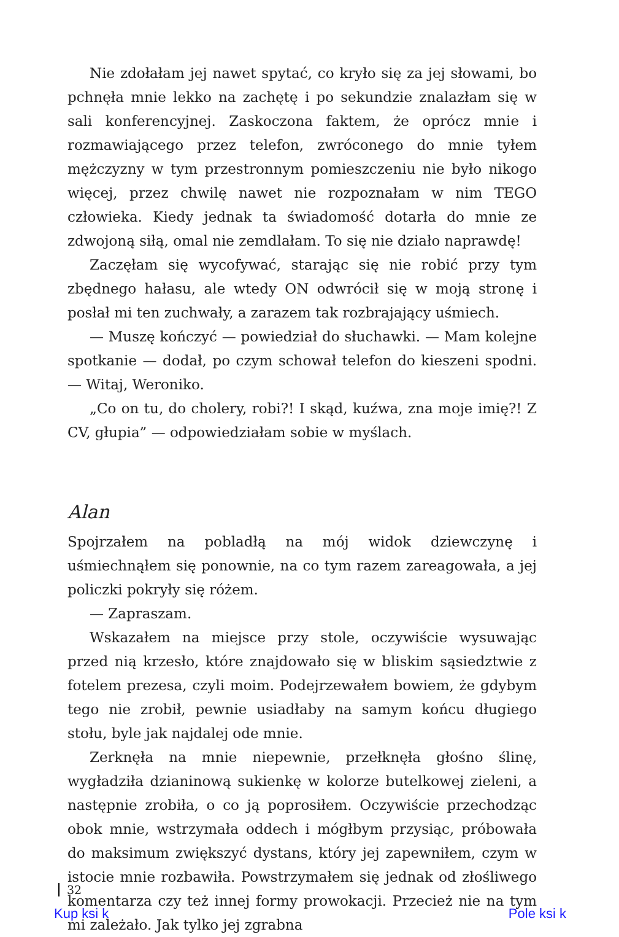Nie zdołałam jej nawet spytać, co kryło się za jej słowami, bo pchnęła mnie lekko na zachętę i po sekundzie znalazłam się w sali konferencyjnej. Zaskoczona faktem, że oprócz mnie i rozmawiającego przez telefon, zwróconego do mnie tyłem mężczyzny w tym przestronnym pomieszczeniu nie było nikogo więcej, przez chwilę nawet nie rozpoznałam w nim TEGO człowieka. Kiedy jednak ta świadomość dotarła do mnie ze zdwojoną siłą, omal nie zemdlałam. To się nie działo naprawdę!
Zaczęłam się wycofywać, starając się nie robić przy tym zbędnego hałasu, ale wtedy ON odwrócił się w moją stronę i posłał mi ten zuchwały, a zarazem tak rozbrajający uśmiech.
— Muszę kończyć — powiedział do słuchawki. — Mam kolejne spotkanie — dodał, po czym schował telefon do kieszeni spodni. — Witaj, Weroniko.
„Co on tu, do cholery, robi?! I skąd, kuźwa, zna moje imię?! Z CV, głupia” — odpowiedziałam sobie w myślach.
Alan
Spojrzałem na pobladłą na mój widok dziewczynę i uśmiechnąłem się ponownie, na co tym razem zareagowała, a jej policzki pokryły się różem.
— Zapraszam.
Wskazałem na miejsce przy stole, oczywiście wysuwając przed nią krzesło, które znajdowało się w bliskim sąsiedztwie z fotelem prezesa, czyli moim. Podejrzewałem bowiem, że gdybym tego nie zrobił, pewnie usiadłaby na samym końcu długiego stołu, byle jak najdalej ode mnie.
Zerknęła na mnie niepewnie, przełknęła głośno ślinę, wygładziła dzianinową sukienkę w kolorze butelkowej zieleni, a następnie zrobiła, o co ją poprosiłem. Oczywiście przechodząc obok mnie, wstrzymała oddech i mógłbym przysiąc, próbowała do maksimum zwiększyć dystans, który jej zapewniłem, czym w istocie mnie rozbawiła. Powstrzymałem się jednak od złośliwego komentarza czy też innej formy prowokacji. Przecież nie na tym mi zależało. Jak tylko jej zgrabna
32
Kup ksi k Pole ksi k